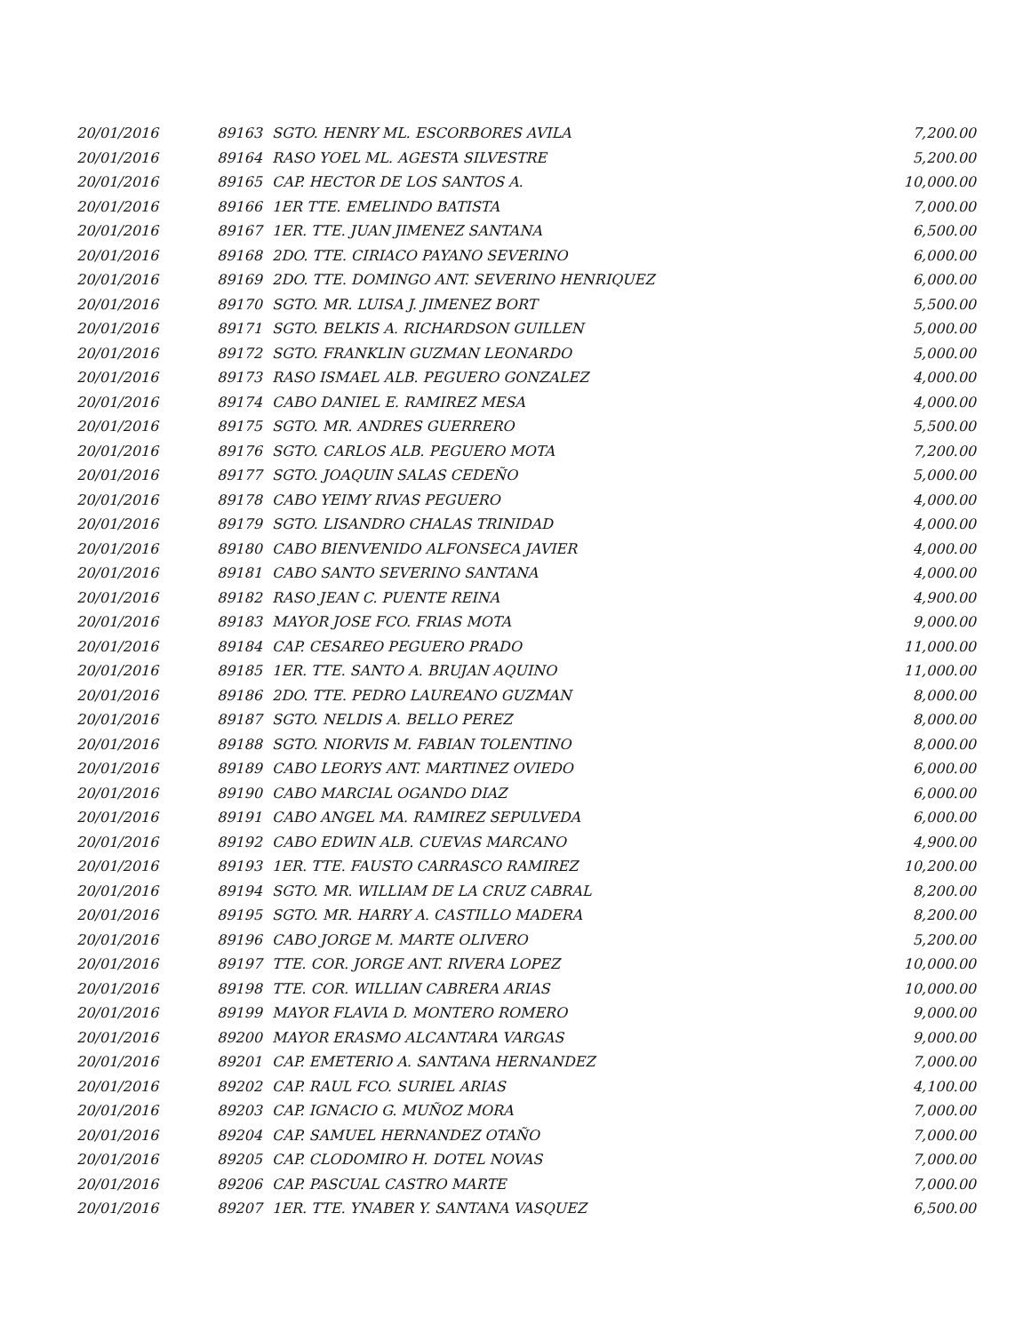| 20/01/2016 | 89163 | SGTO. HENRY ML. ESCORBORES AVILA | 7,200.00 |
| 20/01/2016 | 89164 | RASO YOEL ML. AGESTA SILVESTRE | 5,200.00 |
| 20/01/2016 | 89165 | CAP. HECTOR DE LOS SANTOS A. | 10,000.00 |
| 20/01/2016 | 89166 | 1ER TTE. EMELINDO BATISTA | 7,000.00 |
| 20/01/2016 | 89167 | 1ER. TTE. JUAN JIMENEZ SANTANA | 6,500.00 |
| 20/01/2016 | 89168 | 2DO. TTE. CIRIACO PAYANO SEVERINO | 6,000.00 |
| 20/01/2016 | 89169 | 2DO. TTE. DOMINGO ANT. SEVERINO HENRIQUEZ | 6,000.00 |
| 20/01/2016 | 89170 | SGTO. MR. LUISA J. JIMENEZ BORT | 5,500.00 |
| 20/01/2016 | 89171 | SGTO. BELKIS A. RICHARDSON GUILLEN | 5,000.00 |
| 20/01/2016 | 89172 | SGTO. FRANKLIN GUZMAN LEONARDO | 5,000.00 |
| 20/01/2016 | 89173 | RASO ISMAEL ALB. PEGUERO GONZALEZ | 4,000.00 |
| 20/01/2016 | 89174 | CABO DANIEL E. RAMIREZ MESA | 4,000.00 |
| 20/01/2016 | 89175 | SGTO. MR. ANDRES GUERRERO | 5,500.00 |
| 20/01/2016 | 89176 | SGTO. CARLOS ALB. PEGUERO MOTA | 7,200.00 |
| 20/01/2016 | 89177 | SGTO. JOAQUIN SALAS CEDEÑO | 5,000.00 |
| 20/01/2016 | 89178 | CABO YEIMY RIVAS PEGUERO | 4,000.00 |
| 20/01/2016 | 89179 | SGTO. LISANDRO CHALAS TRINIDAD | 4,000.00 |
| 20/01/2016 | 89180 | CABO BIENVENIDO ALFONSECA JAVIER | 4,000.00 |
| 20/01/2016 | 89181 | CABO SANTO SEVERINO SANTANA | 4,000.00 |
| 20/01/2016 | 89182 | RASO JEAN C. PUENTE REINA | 4,900.00 |
| 20/01/2016 | 89183 | MAYOR JOSE FCO. FRIAS MOTA | 9,000.00 |
| 20/01/2016 | 89184 | CAP. CESAREO PEGUERO PRADO | 11,000.00 |
| 20/01/2016 | 89185 | 1ER. TTE. SANTO A. BRUJAN AQUINO | 11,000.00 |
| 20/01/2016 | 89186 | 2DO. TTE. PEDRO LAUREANO GUZMAN | 8,000.00 |
| 20/01/2016 | 89187 | SGTO. NELDIS A. BELLO PEREZ | 8,000.00 |
| 20/01/2016 | 89188 | SGTO. NIORVIS M. FABIAN TOLENTINO | 8,000.00 |
| 20/01/2016 | 89189 | CABO LEORYS ANT. MARTINEZ OVIEDO | 6,000.00 |
| 20/01/2016 | 89190 | CABO MARCIAL OGANDO DIAZ | 6,000.00 |
| 20/01/2016 | 89191 | CABO ANGEL MA. RAMIREZ SEPULVEDA | 6,000.00 |
| 20/01/2016 | 89192 | CABO EDWIN ALB. CUEVAS MARCANO | 4,900.00 |
| 20/01/2016 | 89193 | 1ER. TTE. FAUSTO CARRASCO RAMIREZ | 10,200.00 |
| 20/01/2016 | 89194 | SGTO. MR. WILLIAM DE LA CRUZ CABRAL | 8,200.00 |
| 20/01/2016 | 89195 | SGTO. MR. HARRY A. CASTILLO MADERA | 8,200.00 |
| 20/01/2016 | 89196 | CABO JORGE M. MARTE OLIVERO | 5,200.00 |
| 20/01/2016 | 89197 | TTE. COR. JORGE ANT. RIVERA LOPEZ | 10,000.00 |
| 20/01/2016 | 89198 | TTE. COR. WILLIAN CABRERA ARIAS | 10,000.00 |
| 20/01/2016 | 89199 | MAYOR FLAVIA D. MONTERO ROMERO | 9,000.00 |
| 20/01/2016 | 89200 | MAYOR ERASMO ALCANTARA VARGAS | 9,000.00 |
| 20/01/2016 | 89201 | CAP. EMETERIO A. SANTANA HERNANDEZ | 7,000.00 |
| 20/01/2016 | 89202 | CAP. RAUL FCO. SURIEL ARIAS | 4,100.00 |
| 20/01/2016 | 89203 | CAP. IGNACIO G. MUÑOZ MORA | 7,000.00 |
| 20/01/2016 | 89204 | CAP. SAMUEL HERNANDEZ OTAÑO | 7,000.00 |
| 20/01/2016 | 89205 | CAP. CLODOMIRO H. DOTEL NOVAS | 7,000.00 |
| 20/01/2016 | 89206 | CAP. PASCUAL CASTRO MARTE | 7,000.00 |
| 20/01/2016 | 89207 | 1ER. TTE. YNABER Y. SANTANA VASQUEZ | 6,500.00 |